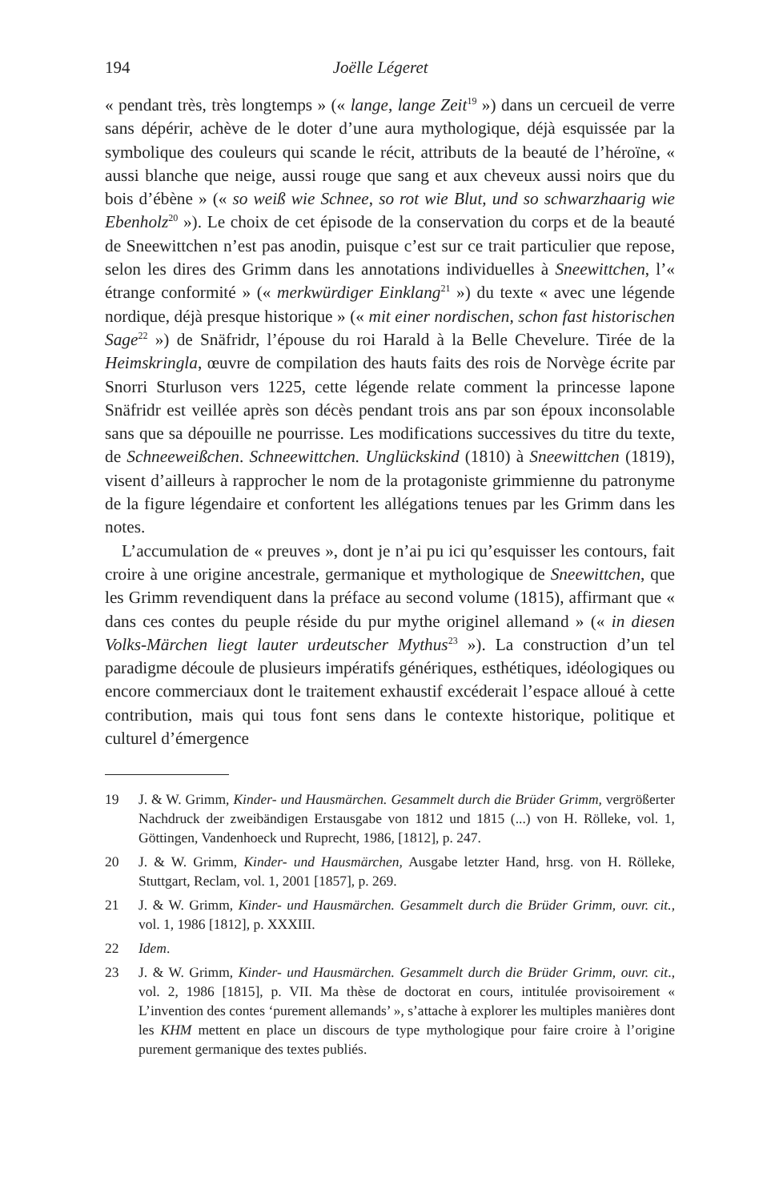194 Joëlle Légeret
« pendant très, très longtemps » (« lange, lange Zeit<sup>19</sup> ») dans un cercueil de verre sans dépérir, achève de le doter d’une aura mythologique, déjà esquissée par la symbolique des couleurs qui scande le récit, attributs de la beauté de l’héroïne, « aussi blanche que neige, aussi rouge que sang et aux cheveux aussi noirs que du bois d’ébène » (« so weiß wie Schnee, so rot wie Blut, und so schwarzhaarig wie Ebenholz<sup>20</sup> »). Le choix de cet épisode de la conservation du corps et de la beauté de Sneewittchen n’est pas anodin, puisque c’est sur ce trait particulier que repose, selon les dires des Grimm dans les annotations individuelles à Sneewittchen, l’« étrange conformité » (« merkwürdiger Einklang<sup>21</sup> ») du texte « avec une légende nordique, déjà presque historique » (« mit einer nordischen, schon fast historischen Sage<sup>22</sup> ») de Snäfridr, l’épouse du roi Harald à la Belle Chevelure. Tirée de la Heimskringla, œuvre de compilation des hauts faits des rois de Norvège écrite par Snorri Sturluson vers 1225, cette légende relate comment la princesse lapone Snäfridr est veillée après son décès pendant trois ans par son époux inconsolable sans que sa dépouille ne pourrisse. Les modifications successives du titre du texte, de Schneeweißchen. Schneewittchen. Unglückskind (1810) à Sneewittchen (1819), visent d’ailleurs à rapprocher le nom de la protagoniste grimmienne du patronyme de la figure légendaire et confortent les allégations tenues par les Grimm dans les notes.
L’accumulation de « preuves », dont je n’ai pu ici qu’esquisser les contours, fait croire à une origine ancestrale, germanique et mythologique de Sneewittchen, que les Grimm revendiquent dans la préface au second volume (1815), affirmant que « dans ces contes du peuple réside du pur mythe originel allemand » (« in diesen Volks-Märchen liegt lauter urdeutscher Mythus<sup>23</sup> »). La construction d’un tel paradigme découle de plusieurs impératifs génériques, esthétiques, idéologiques ou encore commerciaux dont le traitement exhaustif excéderait l’espace alloué à cette contribution, mais qui tous font sens dans le contexte historique, politique et culturel d’émergence
19 J. & W. Grimm, Kinder- und Hausmärchen. Gesammelt durch die Brüder Grimm, vergrößerter Nachdruck der zweibändigen Erstausgabe von 1812 und 1815 (...) von H. Rölleke, vol. 1, Göttingen, Vandenhoeck und Ruprecht, 1986, [1812], p. 247.
20 J. & W. Grimm, Kinder- und Hausmärchen, Ausgabe letzter Hand, hrsg. von H. Rölleke, Stuttgart, Reclam, vol. 1, 2001 [1857], p. 269.
21 J. & W. Grimm, Kinder- und Hausmärchen. Gesammelt durch die Brüder Grimm, ouvr. cit., vol. 1, 1986 [1812], p. XXXIII.
22 Idem.
23 J. & W. Grimm, Kinder- und Hausmärchen. Gesammelt durch die Brüder Grimm, ouvr. cit., vol. 2, 1986 [1815], p. VII. Ma thèse de doctorat en cours, intitulée provisoirement « L’invention des contes ‘purement allemands’ », s’attache à explorer les multiples manières dont les KHM mettent en place un discours de type mythologique pour faire croire à l’origine purement germanique des textes publiés.